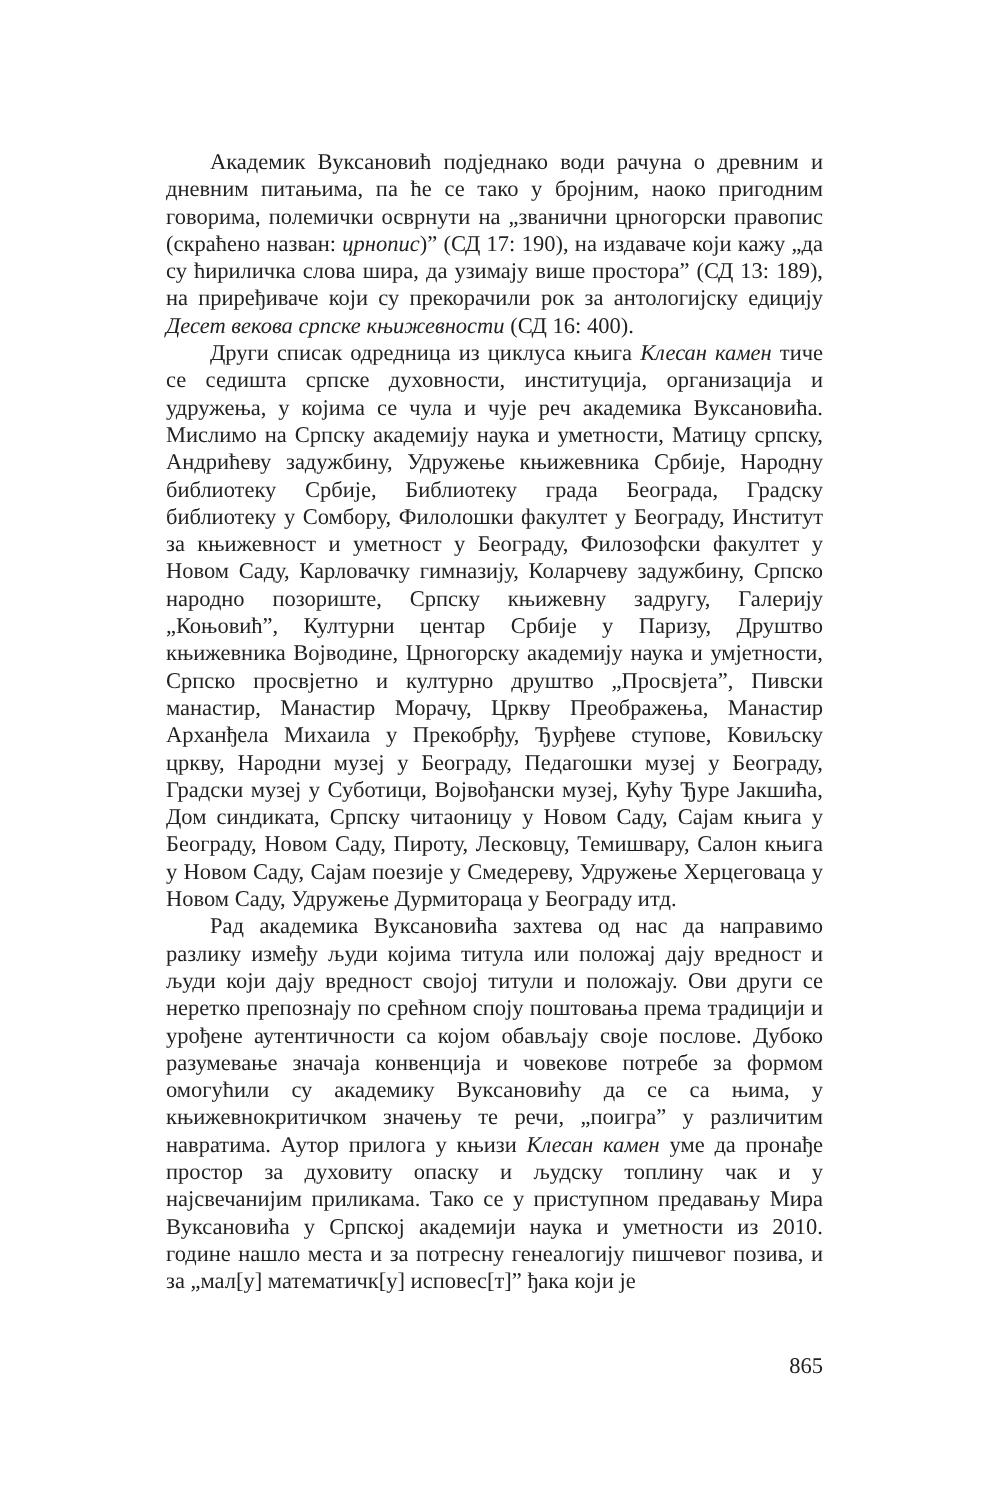Академик Вуксановић подједнако води рачуна о древним и дневним питањима, па ће се тако у бројним, наоко пригодним говорима, полемички осврнути на „званични црногорски правопис (скраћено назван: црнопис)” (СД 17: 190), на издаваче који кажу „да су ћириличка слова шира, да узимају више простора” (СД 13: 189), на приређиваче који су прекорачили рок за антологијску едицију Десет векова српске књижевности (СД 16: 400).
Други списак одредница из циклуса књига Клесан камен тиче се седишта српске духовности, институција, организација и удружења, у којима се чула и чује реч академика Вуксановића. Мислимо на Српску академију наука и уметности, Матицу српску, Андрићеву задужбину, Удружење књижевника Србије, Народну библиотеку Србије, Библиотеку града Београда, Градску библиотеку у Сомбору, Филолошки факултет у Београду, Институт за књижевност и уметност у Београду, Филозофски факултет у Новом Саду, Карловачку гимназију, Коларчеву задужбину, Српско народно позориште, Српску књижевну задругу, Галерију „Коњовић”, Културни центар Србије у Паризу, Друштво књижевника Војводине, Црногорску академију наука и умјетности, Српско просвјетно и културно друштво „Просвјета”, Пивски манастир, Манастир Морачу, Цркву Преображења, Манастир Арханђела Михаила у Прекобрђу, Ђурђеве ступове, Ковиљску цркву, Народни музеј у Београду, Педагошки музеј у Београду, Градски музеј у Суботици, Војвођански музеј, Кућу Ђуре Јакшића, Дом синдиката, Српску читаоницу у Новом Саду, Сајам књига у Београду, Новом Саду, Пироту, Лесковцу, Темишвару, Салон књига у Новом Саду, Сајам поезије у Смедереву, Удружење Херцеговаца у Новом Саду, Удружење Дурмиторaца у Београду итд.
Рад академика Вуксановића захтева од нас да направимо разлику између људи којима титула или положај дају вредност и људи који дају вредност својој титули и положају. Ови други се неретко препознају по срећном споју поштовања према традицији и урођене аутентичности са којом обављају своје послове. Дубоко разумевање значаја конвенција и човекове потребе за формом омогућили су академику Вуксановићу да се са њима, у књижевнокритичком значењу те речи, „поигра” у различитим навратима. Аутор прилога у књизи Клесан камен уме да пронађе простор за духовиту опаску и људску топлину чак и у најсвечанијим приликама. Тако се у приступном предавању Мира Вуксановића у Српској академији наука и уметности из 2010. године нашло места и за потресну генеалогију пишчевог позива, и за „мал[у] математичк[у] исповес[т]” ђака који је
865